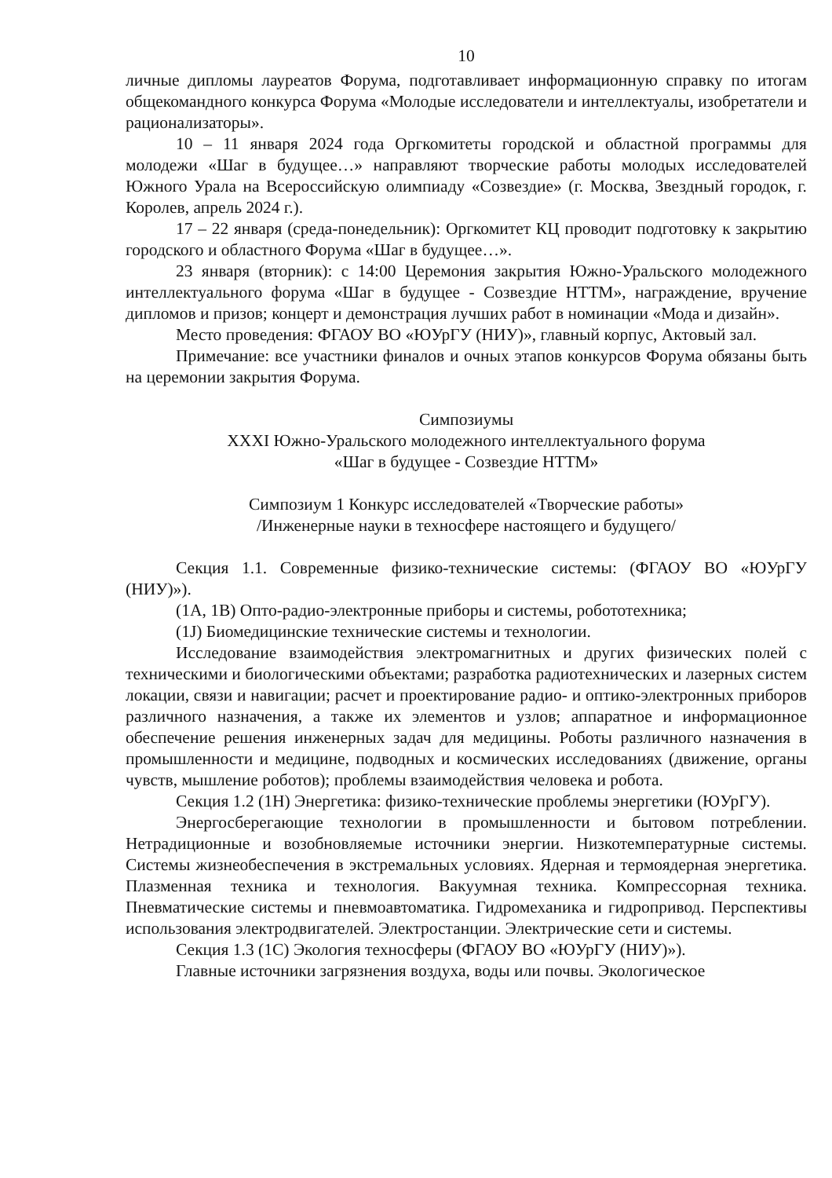10
личные дипломы лауреатов Форума, подготавливает информационную справку по итогам общекомандного конкурса Форума «Молодые исследователи и интеллектуалы, изобретатели и рационализаторы».
10 – 11 января 2024 года Оргкомитеты городской и областной программы для молодежи «Шаг в будущее…» направляют творческие работы молодых исследователей Южного Урала на Всероссийскую олимпиаду «Созвездие» (г. Москва, Звездный городок, г. Королев, апрель 2024 г.).
17 – 22 января (среда-понедельник): Оргкомитет КЦ проводит подготовку к закрытию городского и областного Форума «Шаг в будущее…».
23 января (вторник): с 14:00 Церемония закрытия Южно-Уральского молодежного интеллектуального форума «Шаг в будущее - Созвездие НТТМ», награждение, вручение дипломов и призов; концерт и демонстрация лучших работ в номинации «Мода и дизайн».
Место проведения: ФГАОУ ВО «ЮУрГУ (НИУ)», главный корпус, Актовый зал.
Примечание: все участники финалов и очных этапов конкурсов Форума обязаны быть на церемонии закрытия Форума.
Симпозиумы
XXXI Южно-Уральского молодежного интеллектуального форума
«Шаг в будущее - Созвездие НТТМ»
Симпозиум 1 Конкурс исследователей «Творческие работы»
/Инженерные науки в техносфере настоящего и будущего/
Секция 1.1. Современные физико-технические системы: (ФГАОУ ВО «ЮУрГУ (НИУ)»).
(1A, 1B) Опто-радио-электронные приборы и системы, робототехника;
(1J) Биомедицинские технические системы и технологии.
Исследование взаимодействия электромагнитных и других физических полей с техническими и биологическими объектами; разработка радиотехнических и лазерных систем локации, связи и навигации; расчет и проектирование радио- и оптико-электронных приборов различного назначения, а также их элементов и узлов; аппаратное и информационное обеспечение решения инженерных задач для медицины. Роботы различного назначения в промышленности и медицине, подводных и космических исследованиях (движение, органы чувств, мышление роботов); проблемы взаимодействия человека и робота.
Секция 1.2 (1H) Энергетика: физико-технические проблемы энергетики (ЮУрГУ).
Энергосберегающие технологии в промышленности и бытовом потреблении. Нетрадиционные и возобновляемые источники энергии. Низкотемпературные системы. Системы жизнеобеспечения в экстремальных условиях. Ядерная и термоядерная энергетика. Плазменная техника и технология. Вакуумная техника. Компрессорная техника. Пневматические системы и пневмоавтоматика. Гидромеханика и гидропривод. Перспективы использования электродвигателей. Электростанции. Электрические сети и системы.
Секция 1.3 (1C) Экология техносферы (ФГАОУ ВО «ЮУрГУ (НИУ)»).
Главные источники загрязнения воздуха, воды или почвы. Экологическое